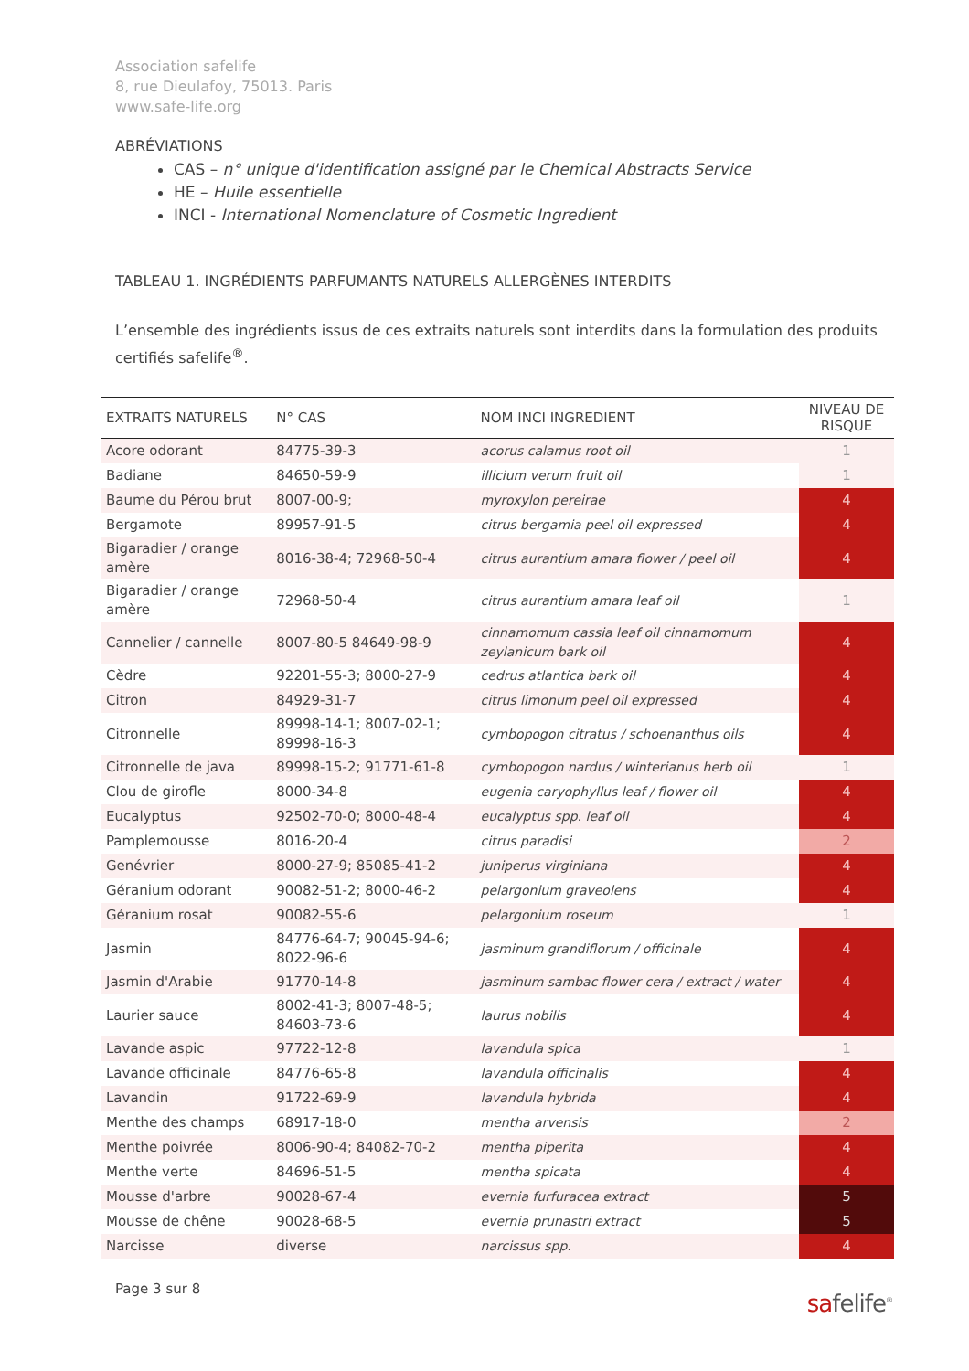Association safelife
8, rue Dieulafoy, 75013. Paris
www.safe-life.org
ABRÉVIATIONS
CAS – n° unique d'identification assigné par le Chemical Abstracts Service
HE – Huile essentielle
INCI - International Nomenclature of Cosmetic Ingredient
TABLEAU 1. INGRÉDIENTS PARFUMANTS NATURELS ALLERGÈNES INTERDITS
L’ensemble des ingrédients issus de ces extraits naturels sont interdits dans la formulation des produits certifiés safelife<sup>®</sup>.
| EXTRAITS NATURELS | N° CAS | NOM INCI INGREDIENT | NIVEAU DE RISQUE |
| --- | --- | --- | --- |
| Acore odorant | 84775-39-3 | acorus calamus root oil | 1 |
| Badiane | 84650-59-9 | illicium verum fruit oil | 1 |
| Baume du Pérou brut | 8007-00-9; | myroxylon pereirae | 4 |
| Bergamote | 89957-91-5 | citrus bergamia peel oil expressed | 4 |
| Bigaradier / orange amère | 8016-38-4; 72968-50-4 | citrus aurantium amara flower / peel oil | 4 |
| Bigaradier / orange amère | 72968-50-4 | citrus aurantium amara leaf oil | 1 |
| Cannelier / cannelle | 8007-80-5 84649-98-9 | cinnamomum cassia leaf oil cinnamomum zeylanicum bark oil | 4 |
| Cèdre | 92201-55-3; 8000-27-9 | cedrus atlantica bark oil | 4 |
| Citron | 84929-31-7 | citrus limonum peel oil expressed | 4 |
| Citronnelle | 89998-14-1; 8007-02-1; 89998-16-3 | cymbopogon citratus / schoenanthus oils | 4 |
| Citronnelle de java | 89998-15-2; 91771-61-8 | cymbopogon nardus / winterianus herb oil | 1 |
| Clou de girofle | 8000-34-8 | eugenia caryophyllus leaf / flower oil | 4 |
| Eucalyptus | 92502-70-0; 8000-48-4 | eucalyptus spp. leaf oil | 4 |
| Pamplemousse | 8016-20-4 | citrus paradisi | 2 |
| Genévrier | 8000-27-9; 85085-41-2 | juniperus virginiana | 4 |
| Géranium odorant | 90082-51-2; 8000-46-2 | pelargonium graveolens | 4 |
| Géranium rosat | 90082-55-6 | pelargonium roseum | 1 |
| Jasmin | 84776-64-7; 90045-94-6; 8022-96-6 | jasminum grandiflorum / officinale | 4 |
| Jasmin d'Arabie | 91770-14-8 | jasminum sambac flower cera / extract / water | 4 |
| Laurier sauce | 8002-41-3; 8007-48-5; 84603-73-6 | laurus nobilis | 4 |
| Lavande aspic | 97722-12-8 | lavandula spica | 1 |
| Lavande officinale | 84776-65-8 | lavandula officinalis | 4 |
| Lavandin | 91722-69-9 | lavandula hybrida | 4 |
| Menthe des champs | 68917-18-0 | mentha arvensis | 2 |
| Menthe poivrée | 8006-90-4; 84082-70-2 | mentha piperita | 4 |
| Menthe verte | 84696-51-5 | mentha spicata | 4 |
| Mousse d'arbre | 90028-67-4 | evernia furfuracea extract | 5 |
| Mousse de chêne | 90028-68-5 | evernia prunastri extract | 5 |
| Narcisse | diverse | narcissus spp. | 4 |
Page 3 sur 8
safelife<sup>®</sup>